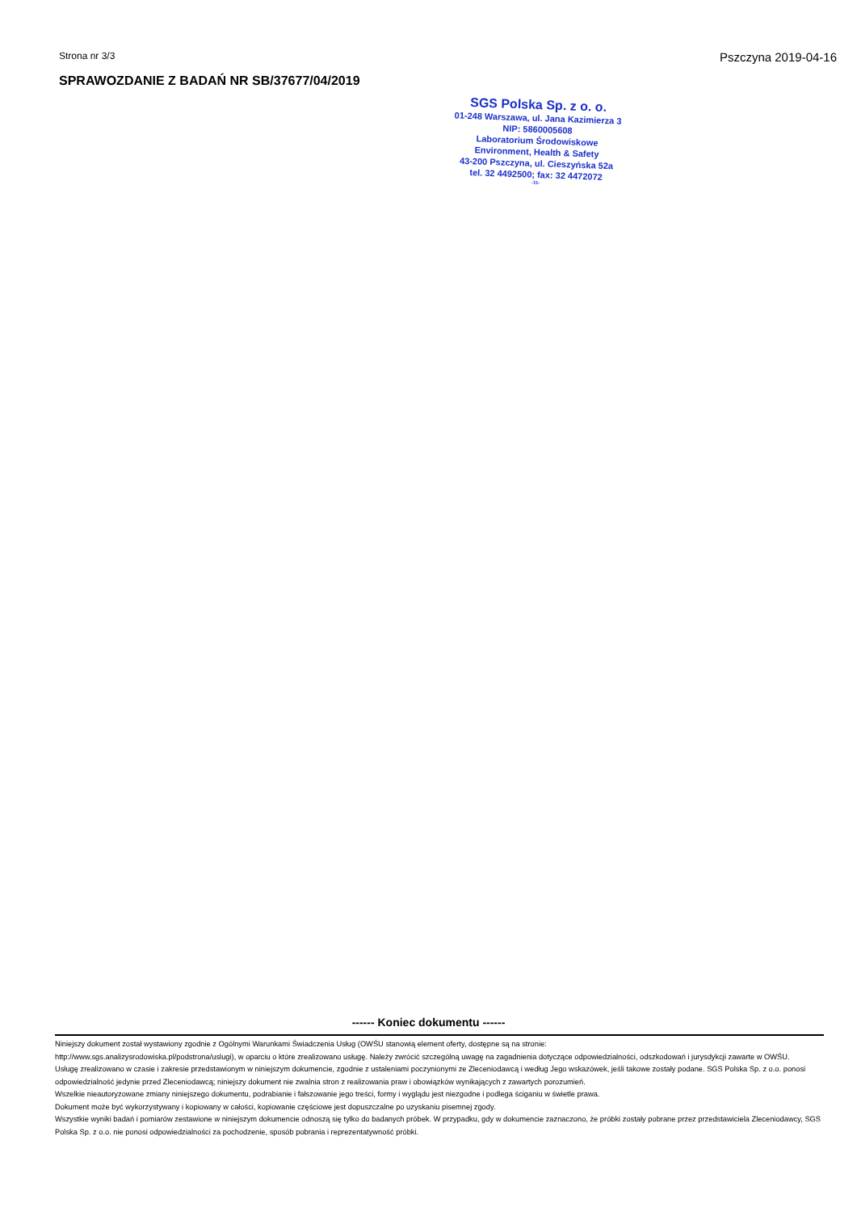Strona nr 3/3
Pszczyna 2019-04-16
SPRAWOZDANIE Z BADAŃ NR SB/37677/04/2019
SGS Polska Sp. z o. o.
01-248 Warszawa, ul. Jana Kazimierza 3
NIP: 5860005608
Laboratorium Środowiskowe
Environment, Health & Safety
43-200 Pszczyna, ul. Cieszyńska 52a
tel. 32 4492500; fax: 32 4472072
-11-
------ Koniec dokumentu ------
Niniejszy dokument został wystawiony zgodnie z Ogólnymi Warunkami Świadczenia Usług (OWŚU stanowią element oferty, dostępne są na stronie:
http://www.sgs.analizysrodowiska.pl/podstrona/uslugi), w oparciu o które zrealizowano usługę. Należy zwrócić szczególną uwagę na zagadnienia dotyczące odpowiedzialności, odszkodowań i jurysdykcji zawarte w OWŚU.
Usługę zrealizowano w czasie i zakresie przedstawionym w niniejszym dokumencie, zgodnie z ustaleniami poczynionymi ze Zleceniodawcą i według Jego wskazówek, jeśli takowe zostały podane. SGS Polska Sp. z o.o. ponosi odpowiedzialność jedynie przed Zleceniodawcą; niniejszy dokument nie zwalnia stron z realizowania praw i obowiązków wynikających z zawartych porozumień.
Wszelkie nieautoryzowane zmiany niniejszego dokumentu, podrabianie i fałszowanie jego treści, formy i wyglądu jest niezgodne i podlega ściganiu w świetle prawa.
Dokument może być wykorzystywany i kopiowany w całości, kopiowanie częściowe jest dopuszczalne po uzyskaniu pisemnej zgody.
Wszystkie wyniki badań i pomiarów zestawione w niniejszym dokumencie odnoszą się tylko do badanych próbek. W przypadku, gdy w dokumencie zaznaczono, że próbki zostały pobrane przez przedstawiciela Zleceniodawcy, SGS Polska Sp. z o.o. nie ponosi odpowiedzialności za pochodzenie, sposób pobrania i reprezentatywność próbki.